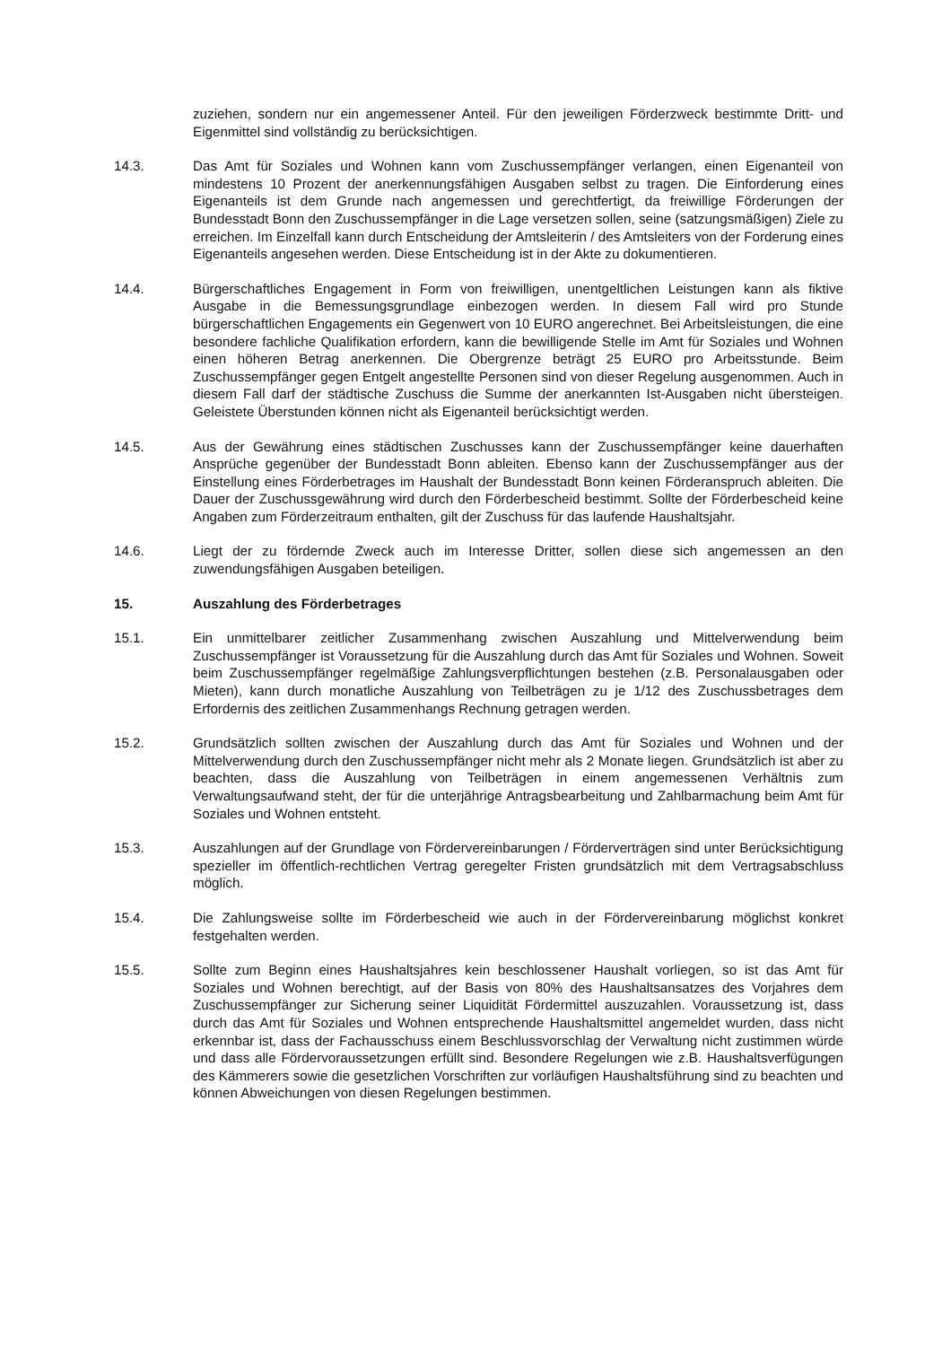zuziehen, sondern nur ein angemessener Anteil. Für den jeweiligen Förderzweck bestimmte Dritt- und Eigenmittel sind vollständig zu berücksichtigen.
14.3. Das Amt für Soziales und Wohnen kann vom Zuschussempfänger verlangen, einen Eigenanteil von mindestens 10 Prozent der anerkennungsfähigen Ausgaben selbst zu tragen. Die Einforderung eines Eigenanteils ist dem Grunde nach angemessen und gerechtfertigt, da freiwillige Förderungen der Bundesstadt Bonn den Zuschussempfänger in die Lage versetzen sollen, seine (satzungsmäßigen) Ziele zu erreichen. Im Einzelfall kann durch Entscheidung der Amtsleiterin / des Amtsleiters von der Forderung eines Eigenanteils angesehen werden. Diese Entscheidung ist in der Akte zu dokumentieren.
14.4. Bürgerschaftliches Engagement in Form von freiwilligen, unentgeltlichen Leistungen kann als fiktive Ausgabe in die Bemessungsgrundlage einbezogen werden. In diesem Fall wird pro Stunde bürgerschaftlichen Engagements ein Gegenwert von 10 EURO angerechnet. Bei Arbeitsleistungen, die eine besondere fachliche Qualifikation erfordern, kann die bewilligende Stelle im Amt für Soziales und Wohnen einen höheren Betrag anerkennen. Die Obergrenze beträgt 25 EURO pro Arbeitsstunde. Beim Zuschussempfänger gegen Entgelt angestellte Personen sind von dieser Regelung ausgenommen. Auch in diesem Fall darf der städtische Zuschuss die Summe der anerkannten Ist-Ausgaben nicht übersteigen. Geleistete Überstunden können nicht als Eigenanteil berücksichtigt werden.
14.5. Aus der Gewährung eines städtischen Zuschusses kann der Zuschussempfänger keine dauerhaften Ansprüche gegenüber der Bundesstadt Bonn ableiten. Ebenso kann der Zuschussempfänger aus der Einstellung eines Förderbetrages im Haushalt der Bundesstadt Bonn keinen Förderanspruch ableiten. Die Dauer der Zuschussgewährung wird durch den Förderbescheid bestimmt. Sollte der Förderbescheid keine Angaben zum Förderzeitraum enthalten, gilt der Zuschuss für das laufende Haushaltsjahr.
14.6. Liegt der zu fördernde Zweck auch im Interesse Dritter, sollen diese sich angemessen an den zuwendungsfähigen Ausgaben beteiligen.
15. Auszahlung des Förderbetrages
15.1. Ein unmittelbarer zeitlicher Zusammenhang zwischen Auszahlung und Mittelverwendung beim Zuschussempfänger ist Voraussetzung für die Auszahlung durch das Amt für Soziales und Wohnen. Soweit beim Zuschussempfänger regelmäßige Zahlungsverpflichtungen bestehen (z.B. Personalausgaben oder Mieten), kann durch monatliche Auszahlung von Teilbeträgen zu je 1/12 des Zuschussbetrages dem Erfordernis des zeitlichen Zusammenhangs Rechnung getragen werden.
15.2. Grundsätzlich sollten zwischen der Auszahlung durch das Amt für Soziales und Wohnen und der Mittelverwendung durch den Zuschussempfänger nicht mehr als 2 Monate liegen. Grundsätzlich ist aber zu beachten, dass die Auszahlung von Teilbeträgen in einem angemessenen Verhältnis zum Verwaltungsaufwand steht, der für die unterjährige Antragsbearbeitung und Zahlbarmachung beim Amt für Soziales und Wohnen entsteht.
15.3. Auszahlungen auf der Grundlage von Fördervereinbarungen / Förderverträgen sind unter Berücksichtigung spezieller im öffentlich-rechtlichen Vertrag geregelter Fristen grundsätzlich mit dem Vertragsabschluss möglich.
15.4. Die Zahlungsweise sollte im Förderbescheid wie auch in der Fördervereinbarung möglichst konkret festgehalten werden.
15.5. Sollte zum Beginn eines Haushaltsjahres kein beschlossener Haushalt vorliegen, so ist das Amt für Soziales und Wohnen berechtigt, auf der Basis von 80% des Haushaltsansatzes des Vorjahres dem Zuschussempfänger zur Sicherung seiner Liquidität Fördermittel auszuzahlen. Voraussetzung ist, dass durch das Amt für Soziales und Wohnen entsprechende Haushaltsmittel angemeldet wurden, dass nicht erkennbar ist, dass der Fachausschuss einem Beschlussvorschlag der Verwaltung nicht zustimmen würde und dass alle Fördervoraussetzungen erfüllt sind. Besondere Regelungen wie z.B. Haushaltsverfügungen des Kämmerers sowie die gesetzlichen Vorschriften zur vorläufigen Haushaltsführung sind zu beachten und können Abweichungen von diesen Regelungen bestimmen.